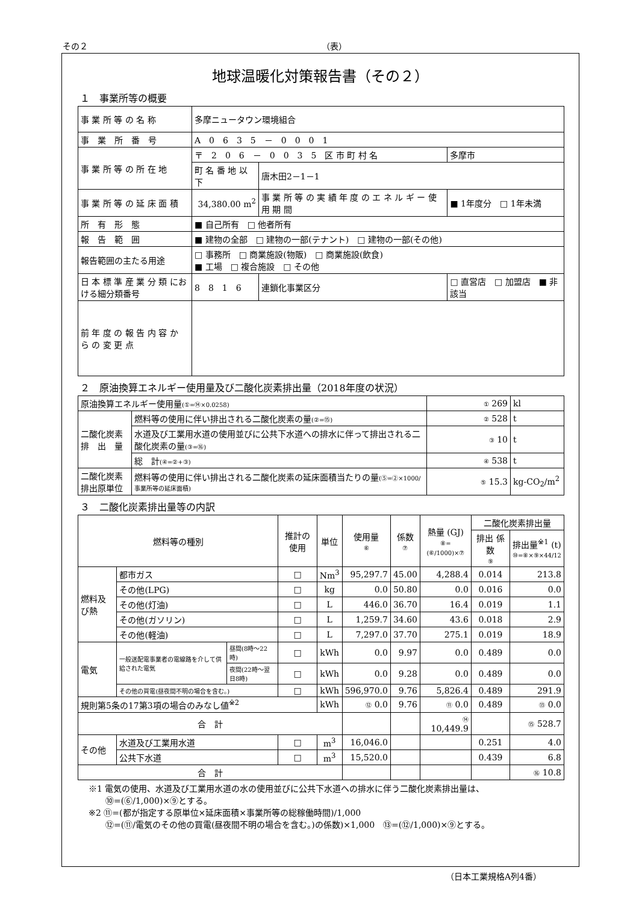その２ （表）
地球温暖化対策報告書（その２）
１　事業所等の概要
| 事 業 所 等 の 名 称 | 多摩ニュータウン環境組合 | | |
| 事 業 所 番 号 | A 0 6 3 5 － 0 0 0 1 | | |
| 事 業 所 等 の 所 在 地 | 〒 2 0 6 － 0 0 3 5 区 市 町 村 名 | | 多摩市 |
| | 町 名 番 地 以 下 | 唐木田2－1－1 | |
| 事 業 所 等 の 延 床 面 積 | 34,380.00 m<sup>2</sup> | 事 業 所 等 の 実 績 年 度 の エ ネ ル ギ ー 使 用 期 間 | ■ 1年度分 □ 1年未満 |
| 所 有 形 態 | ■ 自己所有 □ 他者所有 | | |
| 報 告 範 囲 | ■ 建物の全部 □ 建物の一部(テナント) □ 建物の一部(その他) | | |
| 報告範囲の主たる用途 | □ 事務所 □ 商業施設(物販) □ 商業施設(飲食) ■ 工場 □ 複合施設 □ その他 | | |
| 日 本 標 準 産 業 分 類 における細分類番号 | 8 8 1 6 | 連鎖化事業区分 | □ 直営店 □ 加盟店 ■ 非該当 |
| 前 年 度 の 報 告 内 容 か ら の 変 更 点 | | | |
２　原油換算エネルギー使用量及び二酸化炭素排出量（2018年度の状況）
| 原油換算エネルギー使用量 (①=⑭×0.0258) | | ① 269 | kl |
| 二酸化炭素 排 出 量 | 燃料等の使用に伴い排出される二酸化炭素の量 (②=⑮) | ② 528 | t |
| | 水道及び工業用水道の使用並びに公共下水道への排水に伴って排出される二酸化炭素の量 (③=⑯) | ③ 10 | t |
| | 総 計 (④=②+③) | ④ 538 | t |
| 二酸化炭素 排出原単位 | 燃料等の使用に伴い排出される二酸化炭素の延床面積当たりの量 (⑤=②×1000/事業所等の延床面積) | ⑤ 15.3 | kg-CO<sub>2</sub>/m<sup>2</sup> |
３　二酸化炭素排出量等の内訳
| 燃料等の種別 | | | 推計の使用 | 単位 | 使用量 ⑥ | 係数 ⑦ | 熱量 (GJ) ⑧=(⑥/1000)×⑦ | 二酸化炭素排出量 | |
| --- | --- | --- | --- | --- | --- | --- | --- | --- | --- |
| | | | | | | | | 排出 係数 ⑨ | 排出量<sup>※1</sup> (t) ⑩=⑧×⑨×44/12 |
| 燃料及び熱 | 都市ガス | | □ | Nm<sup>3</sup> | 95,297.7 | 45.00 | 4,288.4 | 0.014 | 213.8 |
| | その他(LPG) | | □ | kg | 0.0 | 50.80 | 0.0 | 0.016 | 0.0 |
| | その他(灯油) | | □ | L | 446.0 | 36.70 | 16.4 | 0.019 | 1.1 |
| | その他(ガソリン) | | □ | L | 1,259.7 | 34.60 | 43.6 | 0.018 | 2.9 |
| | その他(軽油) | | □ | L | 7,297.0 | 37.70 | 275.1 | 0.019 | 18.9 |
| 電気 | 一般送配電事業者の電線路を介して供給された電気 | 昼間(8時～22時) | □ | kWh | 0.0 | 9.97 | 0.0 | 0.489 | 0.0 |
| | | 夜間(22時～翌日8時) | □ | kWh | 0.0 | 9.28 | 0.0 | 0.489 | 0.0 |
| | その他の買電(昼夜間不明の場合を含む。) | | □ | kWh | 596,970.0 | 9.76 | 5,826.4 | 0.489 | 291.9 |
| 規則第5条の17第3項の場合のみなし値<sup>※2</sup> | | | | kWh | ⑫ 0.0 | 9.76 | ⑪ 0.0 | 0.489 | ⑬ 0.0 |
| 合 計 | | | | | | | ⑭ 10,449.9 | | ⑮ 528.7 |
| その他 | 水道及び工業用水道 | | □ | m<sup>3</sup> | 16,046.0 | | | 0.251 | 4.0 |
| | 公共下水道 | | □ | m<sup>3</sup> | 15,520.0 | | | 0.439 | 6.8 |
| 合 計 | | | | | | | | | ⑯ 10.8 |
※1 電気の使用、水道及び工業用水道の水の使用並びに公共下水道への排水に伴う二酸化炭素排出量は、
　　⑩=(⑥/1,000)×⑨とする。
※2 ⑪=(都が指定する原単位×延床面積×事業所等の総稼働時間)/1,000
　　⑫=(⑪/電気のその他の買電(昼夜間不明の場合を含む。)の係数)×1,000　⑬=(⑫/1,000)×⑨とする。
（日本工業規格A列4番）